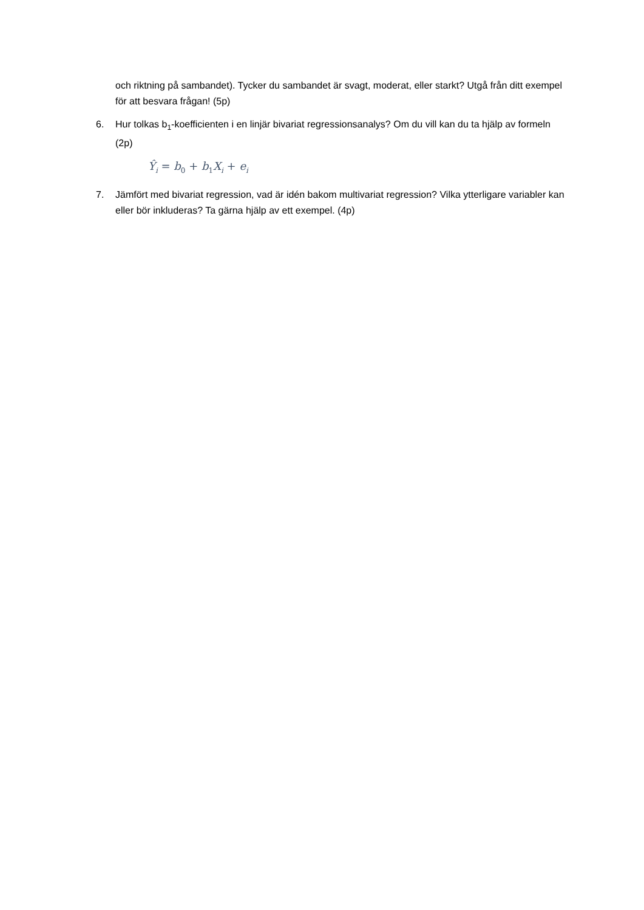och riktning på sambandet). Tycker du sambandet är svagt, moderat, eller starkt? Utgå från ditt exempel för att besvara frågan! (5p)
6. Hur tolkas b<sub>1</sub>-koefficienten i en linjär bivariat regressionsanalys? Om du vill kan du ta hjälp av formeln (2p)
Ŷ<sub>i</sub> = b<sub>0</sub> + b<sub>1</sub>X<sub>i</sub> + e<sub>i</sub>
7. Jämfört med bivariat regression, vad är idén bakom multivariat regression? Vilka ytterligare variabler kan eller bör inkluderas? Ta gärna hjälp av ett exempel. (4p)